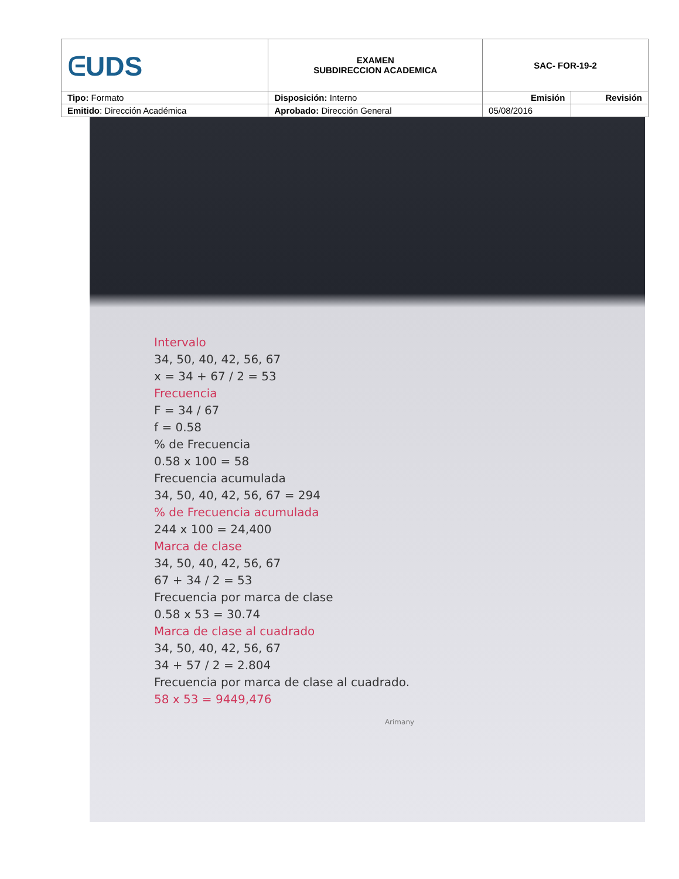| ᕮUDS | EXAMEN SUBDIRECCION ACADEMICA | SAC- FOR-19-2 | |
| Tipo: Formato | Disposición: Interno | Emisión | Revisión |
| Emitido : Dirección Académica | Aprobado: Dirección General | 05/08/2016 | |
Intervalo
34, 50, 40, 42, 56, 67
x = 34 + 67 / 2 = 53
Frecuencia
F = 34 / 67
f = 0.58
% de Frecuencia
0.58 x 100 = 58
Frecuencia acumulada
34, 50, 40, 42, 56, 67 = 294
% de Frecuencia acumulada
244 x 100 = 24,400
Marca de clase
34, 50, 40, 42, 56, 67
67 + 34 / 2 = 53
Frecuencia por marca de clase
0.58 x 53 = 30.74
Marca de clase al cuadrado
34, 50, 40, 42, 56, 67
34 + 57 / 2 = 2.804
Frecuencia por marca de clase al cuadrado.
58 x 53 = 9449,476
Arimany